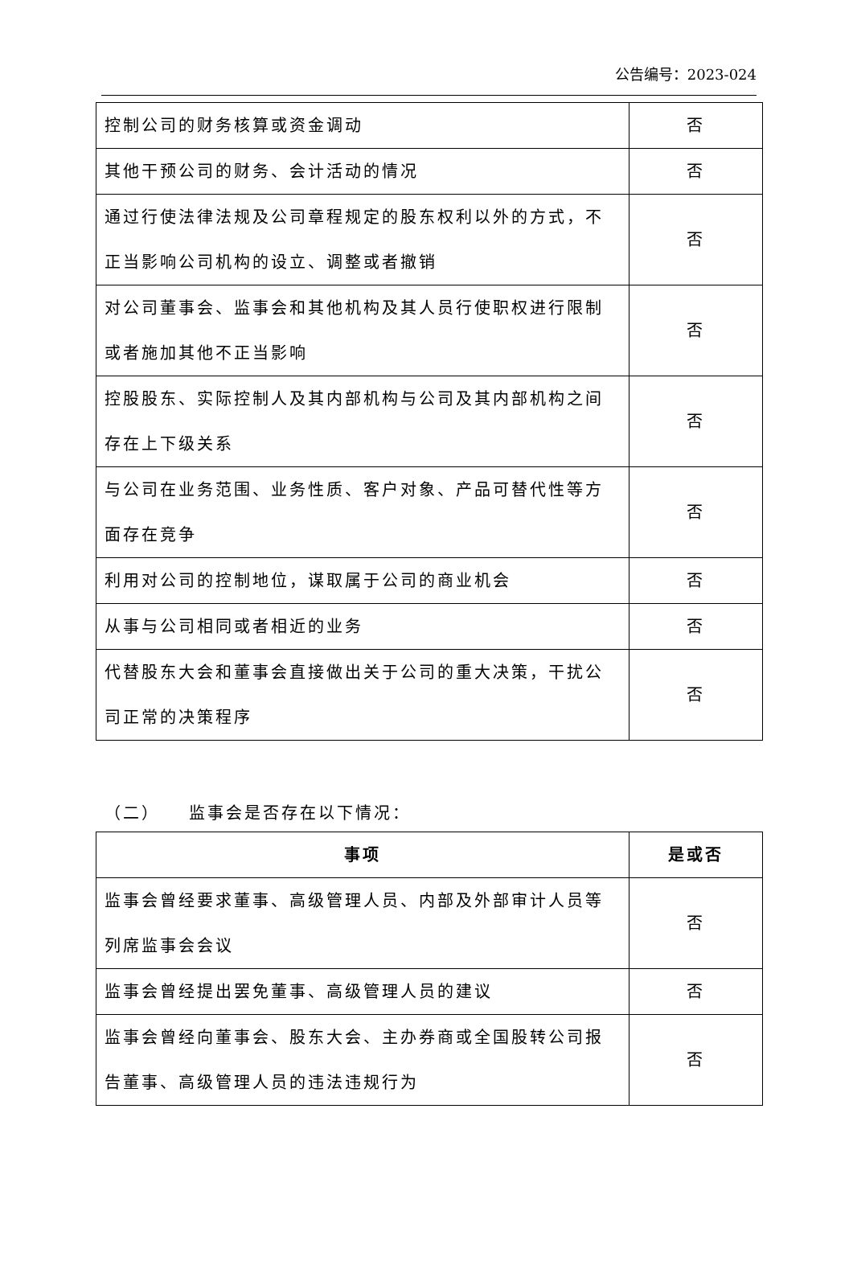公告编号：2023-024
| 控制公司的财务核算或资金调动 | 否 |
| 其他干预公司的财务、会计活动的情况 | 否 |
| 通过行使法律法规及公司章程规定的股东权利以外的方式，不正当影响公司机构的设立、调整或者撤销 | 否 |
| 对公司董事会、监事会和其他机构及其人员行使职权进行限制或者施加其他不正当影响 | 否 |
| 控股股东、实际控制人及其内部机构与公司及其内部机构之间存在上下级关系 | 否 |
| 与公司在业务范围、业务性质、客户对象、产品可替代性等方面存在竞争 | 否 |
| 利用对公司的控制地位，谋取属于公司的商业机会 | 否 |
| 从事与公司相同或者相近的业务 | 否 |
| 代替股东大会和董事会直接做出关于公司的重大决策，干扰公司正常的决策程序 | 否 |
（二）　　监事会是否存在以下情况：
| 事项 | 是或否 |
| --- | --- |
| 监事会曾经要求董事、高级管理人员、内部及外部审计人员等列席监事会会议 | 否 |
| 监事会曾经提出罢免董事、高级管理人员的建议 | 否 |
| 监事会曾经向董事会、股东大会、主办券商或全国股转公司报告董事、高级管理人员的违法违规行为 | 否 |